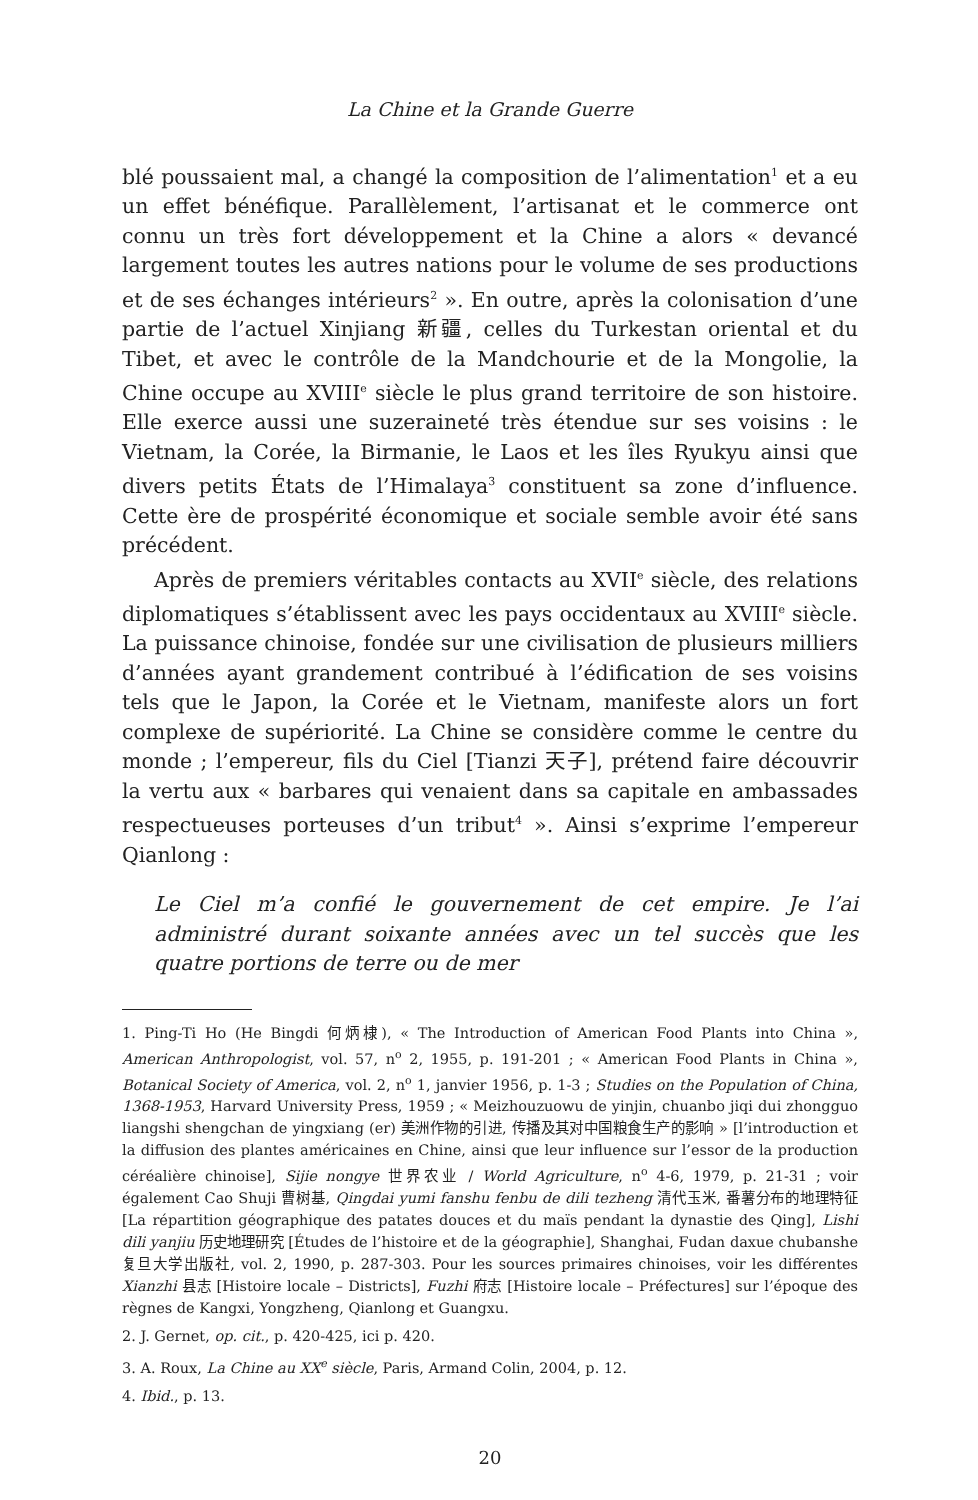La Chine et la Grande Guerre
blé poussaient mal, a changé la composition de l’alimentation<sup>1</sup> et a eu un effet bénéfique. Parallèlement, l’artisanat et le commerce ont connu un très fort développement et la Chine a alors « devancé largement toutes les autres nations pour le volume de ses productions et de ses échanges intérieurs<sup>2</sup> ». En outre, après la colonisation d’une partie de l’actuel Xinjiang 新疆, celles du Turkestan oriental et du Tibet, et avec le contrôle de la Mandchourie et de la Mongolie, la Chine occupe au XVIII<sup>e</sup> siècle le plus grand territoire de son histoire. Elle exerce aussi une suzeraineté très étendue sur ses voisins : le Vietnam, la Corée, la Birmanie, le Laos et les îles Ryukyu ainsi que divers petits États de l’Himalaya<sup>3</sup> constituent sa zone d’influence. Cette ère de prospérité économique et sociale semble avoir été sans précédent.
Après de premiers véritables contacts au XVII<sup>e</sup> siècle, des relations diplomatiques s’établissent avec les pays occidentaux au XVIII<sup>e</sup> siècle. La puissance chinoise, fondée sur une civilisation de plusieurs milliers d’années ayant grandement contribué à l’édification de ses voisins tels que le Japon, la Corée et le Vietnam, manifeste alors un fort complexe de supériorité. La Chine se considère comme le centre du monde ; l’empereur, fils du Ciel [Tianzi 天子], prétend faire découvrir la vertu aux « barbares qui venaient dans sa capitale en ambassades respectueuses porteuses d’un tribut<sup>4</sup> ». Ainsi s’exprime l’empereur Qianlong :
Le Ciel m’a confié le gouvernement de cet empire. Je l’ai administré durant soixante années avec un tel succès que les quatre portions de terre ou de mer
1. Ping-Ti Ho (He Bingdi 何炳棣), « The Introduction of American Food Plants into China », American Anthropologist, vol. 57, n<sup>o</sup> 2, 1955, p. 191-201 ; « American Food Plants in China », Botanical Society of America, vol. 2, n<sup>o</sup> 1, janvier 1956, p. 1-3 ; Studies on the Population of China, 1368-1953, Harvard University Press, 1959 ; « Meizhouzuowu de yinjin, chuanbo jiqi dui zhongguo liangshi shengchan de yingxiang (er) 美洲作物的引进, 传播及其对中国粮食生产的影响 » [l’introduction et la diffusion des plantes américaines en Chine, ainsi que leur influence sur l’essor de la production céréalière chinoise], Sijie nongye 世界农业 / World Agriculture, n<sup>o</sup> 4-6, 1979, p. 21-31 ; voir également Cao Shuji 曹树基, Qingdai yumi fanshu fenbu de dili tezheng 清代玉米, 番薯分布的地理特征 [La répartition géographique des patates douces et du maïs pendant la dynastie des Qing], Lishi dili yanjiu 历史地理研究 [Études de l’histoire et de la géographie], Shanghai, Fudan daxue chubanshe 复旦大学出版社, vol. 2, 1990, p. 287-303. Pour les sources primaires chinoises, voir les différentes Xianzhi 县志 [Histoire locale – Districts], Fuzhi 府志 [Histoire locale – Préfectures] sur l’époque des règnes de Kangxi, Yongzheng, Qianlong et Guangxu.
2. J. Gernet, op. cit., p. 420-425, ici p. 420.
3. A. Roux, La Chine au XX<sup>e</sup> siècle, Paris, Armand Colin, 2004, p. 12.
4. Ibid., p. 13.
20